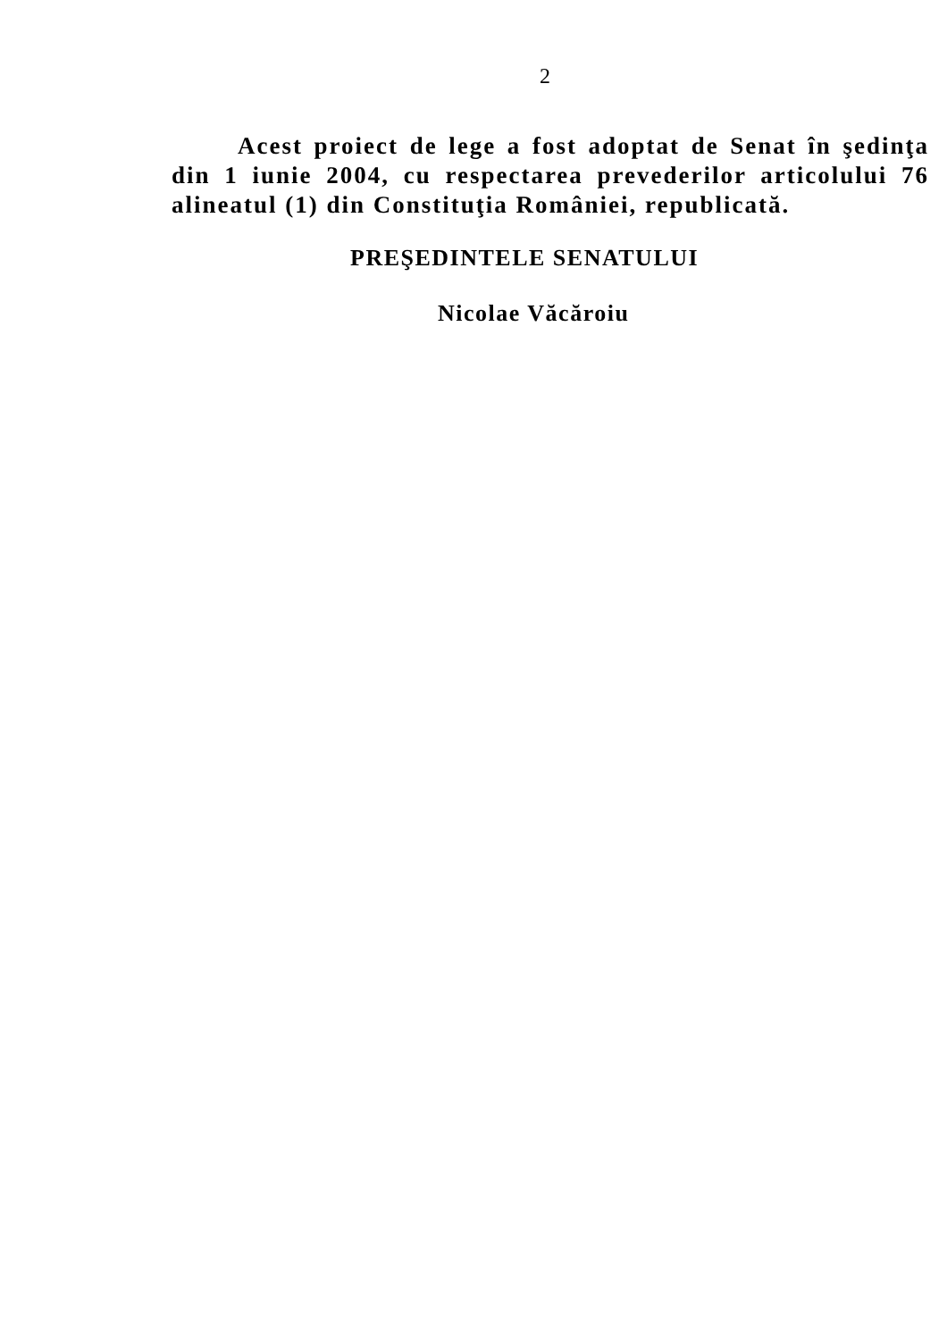2
Acest proiect de lege a fost adoptat de Senat în şedinţa din 1 iunie 2004, cu respectarea prevederilor articolului 76 alineatul (1) din Constituţia României, republicată.
PREŞEDINTELE SENATULUI
Nicolae Văcăroiu